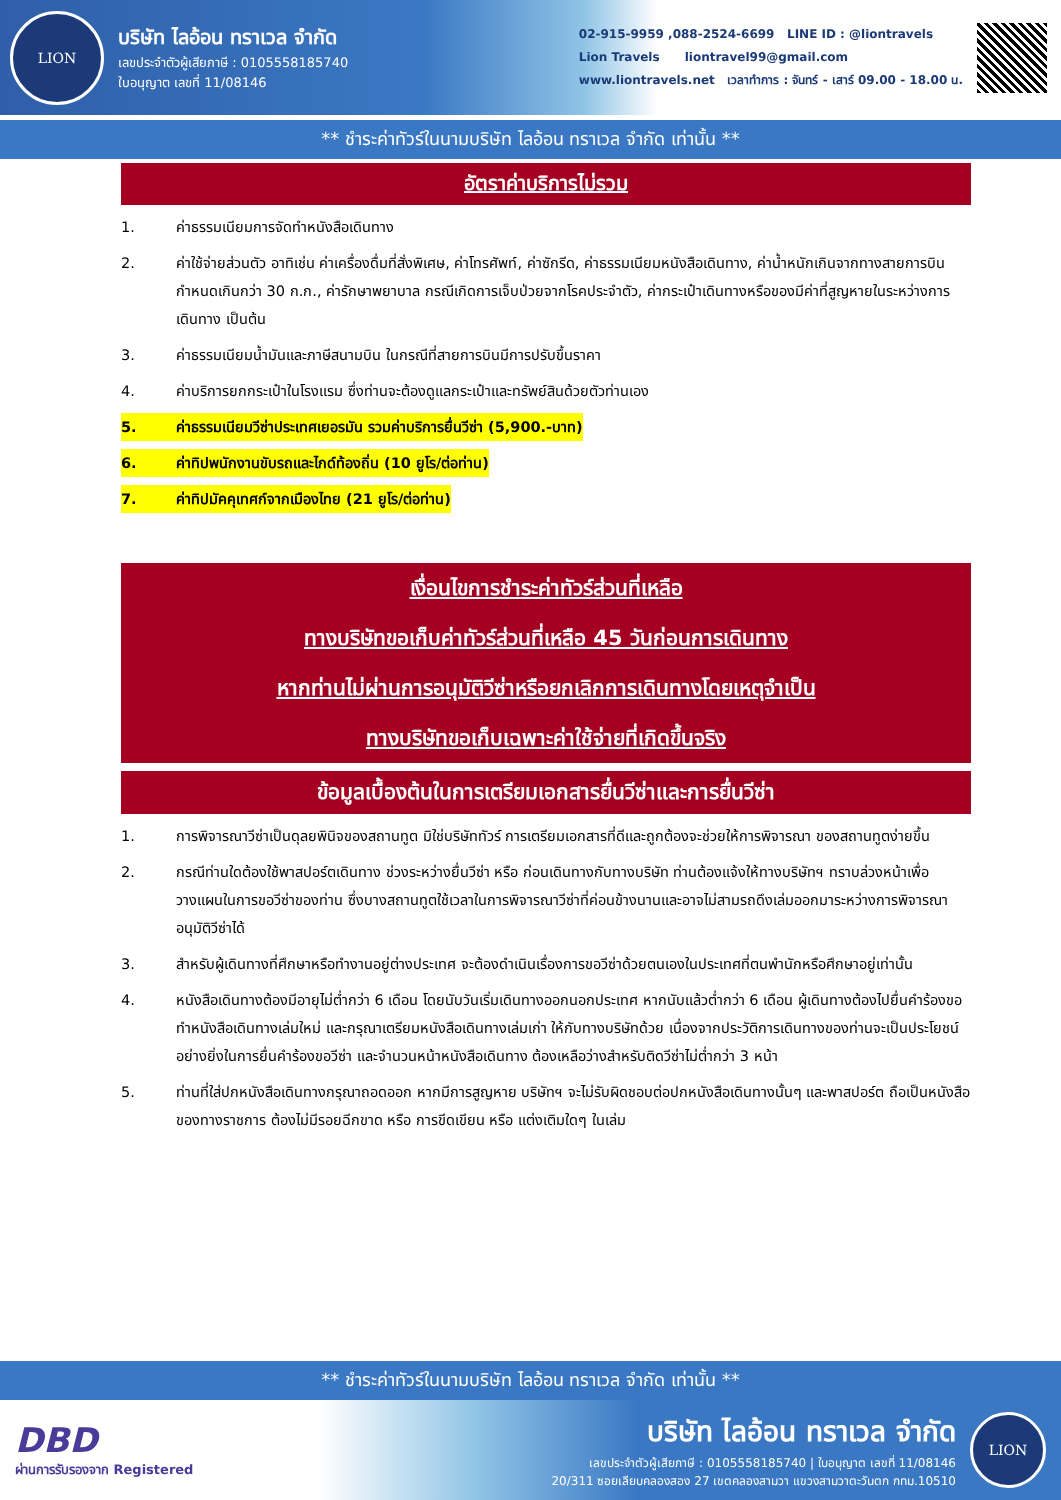LION
บริษัท ไลอ้อน ทราเวล จำกัด
เลขประจำตัวผู้เสียภาษี : 0105558185740
ใบอนุญาต เลขที่ 11/08146
02-915-9959 ,088-2524-6699 LINE ID : @liontravels
Lion Travels liontravel99@gmail.com
www.liontravels.net เวลาทำการ : จันทร์ - เสาร์ 09.00 - 18.00 น.
** ชำระค่าทัวร์ในนามบริษัท ไลอ้อน ทราเวล จำกัด เท่านั้น **
อัตราค่าบริการไม่รวม
1. ค่าธรรมเนียมการจัดทำหนังสือเดินทาง
2. ค่าใช้จ่ายส่วนตัว อาทิเช่น ค่าเครื่องดื่มที่สั่งพิเศษ, ค่าโทรศัพท์, ค่าซักรีด, ค่าธรรมเนียมหนังสือเดินทาง, ค่าน้ำหนักเกินจากทางสายการบินกำหนดเกินกว่า 30 ก.ก., ค่ารักษาพยาบาล กรณีเกิดการเจ็บป่วยจากโรคประจำตัว, ค่ากระเป๋าเดินทางหรือของมีค่าที่สูญหายในระหว่างการเดินทาง เป็นต้น
3. ค่าธรรมเนียมน้ำมันและภาษีสนามบิน ในกรณีที่สายการบินมีการปรับขึ้นราคา
4. ค่าบริการยกกระเป๋าในโรงแรม ซึ่งท่านจะต้องดูแลกระเป๋าและทรัพย์สินด้วยตัวท่านเอง
5. ค่าธรรมเนียมวีซ่าประเทศเยอรมัน รวมค่าบริการยื่นวีซ่า (5,900.-บาท)
6. ค่าทิปพนักงานขับรถและไกด์ท้องถิ่น (10 ยูโร/ต่อท่าน)
7. ค่าทิปมัคคุเทศก์จากเมืองไทย (21 ยูโร/ต่อท่าน)
เงื่อนไขการชำระค่าทัวร์ส่วนที่เหลือ
ทางบริษัทขอเก็บค่าทัวร์ส่วนที่เหลือ 45 วันก่อนการเดินทาง
หากท่านไม่ผ่านการอนุมัติวีซ่าหรือยกเลิกการเดินทางโดยเหตุจำเป็น
ทางบริษัทขอเก็บเฉพาะค่าใช้จ่ายที่เกิดขึ้นจริง
ข้อมูลเบื้องต้นในการเตรียมเอกสารยื่นวีซ่าและการยื่นวีซ่า
1. การพิจารณาวีซ่าเป็นดุลยพินิจของสถานทูต มิใช่บริษัททัวร์ การเตรียมเอกสารที่ดีและถูกต้องจะช่วยให้การพิจารณา ของสถานทูตง่ายขึ้น
2. กรณีท่านใดต้องใช้พาสปอร์ตเดินทาง ช่วงระหว่างยื่นวีซ่า หรือ ก่อนเดินทางกับทางบริษัท ท่านต้องแจ้งให้ทางบริษัทฯ ทราบล่วงหน้าเพื่อวางแผนในการขอวีซ่าของท่าน ซึ่งบางสถานทูตใช้เวลาในการพิจารณาวีซ่าที่ค่อนข้างนานและอาจไม่สามรถดึงเล่มออกมาระหว่างการพิจารณาอนุมัติวีซ่าได้
3. สำหรับผู้เดินทางที่ศึกษาหรือทำงานอยู่ต่างประเทศ จะต้องดำเนินเรื่องการขอวีซ่าด้วยตนเองในประเทศที่ตนพำนักหรือศึกษาอยู่เท่านั้น
4. หนังสือเดินทางต้องมีอายุไม่ต่ำกว่า 6 เดือน โดยนับวันเริ่มเดินทางออกนอกประเทศ หากนับแล้วต่ำกว่า 6 เดือน ผู้เดินทางต้องไปยื่นคำร้องขอทำหนังสือเดินทางเล่มใหม่ และกรุณาเตรียมหนังสือเดินทางเล่มเก่า ให้กับทางบริษัทด้วย เนื่องจากประวัติการเดินทางของท่านจะเป็นประโยชน์อย่างยิ่งในการยื่นคำร้องขอวีซ่า และจำนวนหน้าหนังสือเดินทาง ต้องเหลือว่างสำหรับติดวีซ่าไม่ต่ำกว่า 3 หน้า
5. ท่านที่ใส่ปกหนังสือเดินทางกรุณาถอดออก หากมีการสูญหาย บริษัทฯ จะไม่รับผิดชอบต่อปกหนังสือเดินทางนั้นๆ และพาสปอร์ต ถือเป็นหนังสือของทางราชการ ต้องไม่มีรอยฉีกขาด หรือ การขีดเขียน หรือ แต่งเติมใดๆ ในเล่ม
** ชำระค่าทัวร์ในนามบริษัท ไลอ้อน ทราเวล จำกัด เท่านั้น **
DBD
ผ่านการรับรองจาก Registered
บริษัท ไลอ้อน ทราเวล จำกัด
เลขประจำตัวผู้เสียภาษี : 0105558185740 | ใบอนุญาต เลขที่ 11/08146
20/311 ซอยเลียบคลองสอง 27 เขตคลองสามวา แขวงสามวาตะวันตก กทม.10510
LION